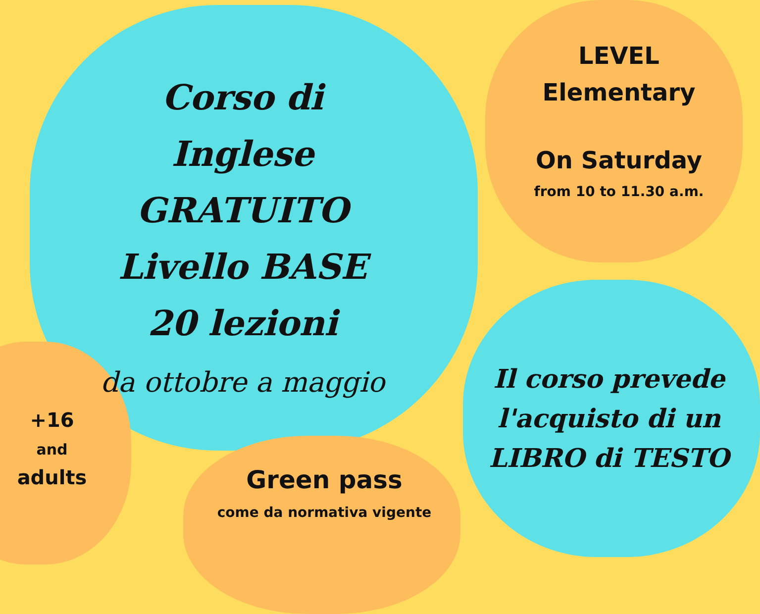Corso di Inglese
GRATUITO
Livello BASE
20 lezioni
da ottobre a maggio
LEVEL
Elementary
On Saturday
from 10 to 11.30 a.m.
Il corso prevede l'acquisto di un LIBRO di TESTO
+16
and
adults
Green pass
come da normativa vigente